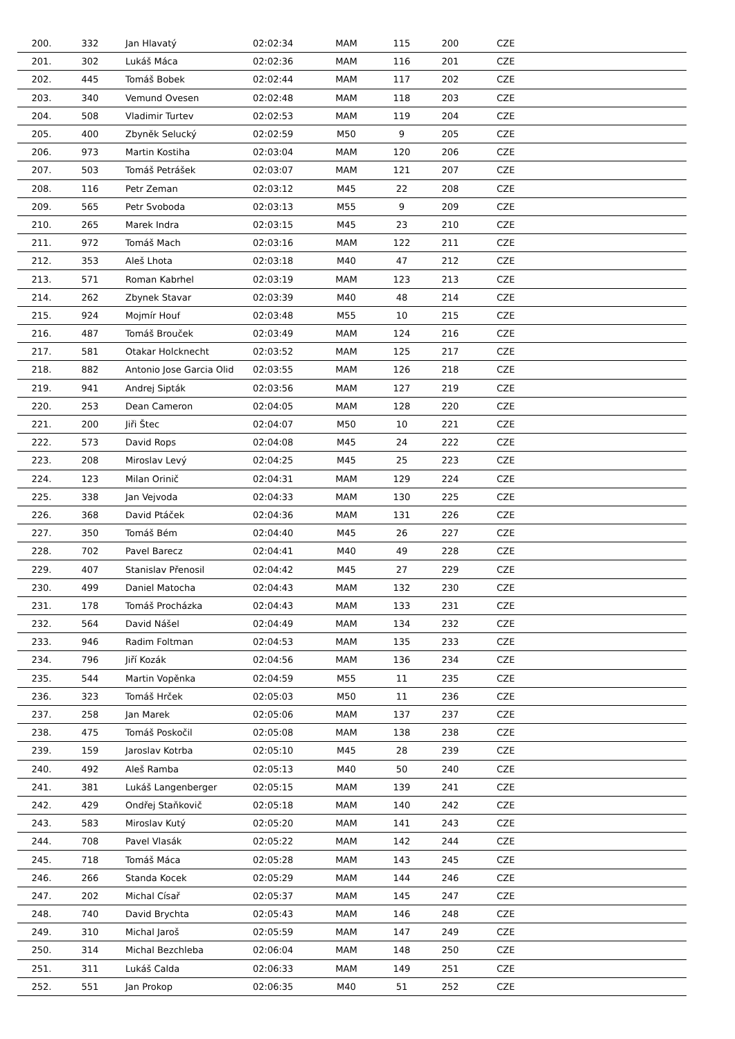| 200. | 332 | Jan Hlavatý | 02:02:34 | MAM | 115 | 200 | CZE |
| 201. | 302 | Lukáš Máca | 02:02:36 | MAM | 116 | 201 | CZE |
| 202. | 445 | Tomáš Bobek | 02:02:44 | MAM | 117 | 202 | CZE |
| 203. | 340 | Vemund Ovesen | 02:02:48 | MAM | 118 | 203 | CZE |
| 204. | 508 | Vladimir Turtev | 02:02:53 | MAM | 119 | 204 | CZE |
| 205. | 400 | Zbyněk Selucký | 02:02:59 | M50 | 9 | 205 | CZE |
| 206. | 973 | Martin Kostiha | 02:03:04 | MAM | 120 | 206 | CZE |
| 207. | 503 | Tomáš Petrášek | 02:03:07 | MAM | 121 | 207 | CZE |
| 208. | 116 | Petr Zeman | 02:03:12 | M45 | 22 | 208 | CZE |
| 209. | 565 | Petr Svoboda | 02:03:13 | M55 | 9 | 209 | CZE |
| 210. | 265 | Marek Indra | 02:03:15 | M45 | 23 | 210 | CZE |
| 211. | 972 | Tomáš Mach | 02:03:16 | MAM | 122 | 211 | CZE |
| 212. | 353 | Aleš Lhota | 02:03:18 | M40 | 47 | 212 | CZE |
| 213. | 571 | Roman Kabrhel | 02:03:19 | MAM | 123 | 213 | CZE |
| 214. | 262 | Zbynek Stavar | 02:03:39 | M40 | 48 | 214 | CZE |
| 215. | 924 | Mojmír Houf | 02:03:48 | M55 | 10 | 215 | CZE |
| 216. | 487 | Tomáš Brouček | 02:03:49 | MAM | 124 | 216 | CZE |
| 217. | 581 | Otakar Holcknecht | 02:03:52 | MAM | 125 | 217 | CZE |
| 218. | 882 | Antonio Jose Garcia Olid | 02:03:55 | MAM | 126 | 218 | CZE |
| 219. | 941 | Andrej Sipták | 02:03:56 | MAM | 127 | 219 | CZE |
| 220. | 253 | Dean Cameron | 02:04:05 | MAM | 128 | 220 | CZE |
| 221. | 200 | Jiři Štec | 02:04:07 | M50 | 10 | 221 | CZE |
| 222. | 573 | David Rops | 02:04:08 | M45 | 24 | 222 | CZE |
| 223. | 208 | Miroslav Levý | 02:04:25 | M45 | 25 | 223 | CZE |
| 224. | 123 | Milan Orinič | 02:04:31 | MAM | 129 | 224 | CZE |
| 225. | 338 | Jan Vejvoda | 02:04:33 | MAM | 130 | 225 | CZE |
| 226. | 368 | David Ptáček | 02:04:36 | MAM | 131 | 226 | CZE |
| 227. | 350 | Tomáš Bém | 02:04:40 | M45 | 26 | 227 | CZE |
| 228. | 702 | Pavel Barecz | 02:04:41 | M40 | 49 | 228 | CZE |
| 229. | 407 | Stanislav Přenosil | 02:04:42 | M45 | 27 | 229 | CZE |
| 230. | 499 | Daniel Matocha | 02:04:43 | MAM | 132 | 230 | CZE |
| 231. | 178 | Tomáš Procházka | 02:04:43 | MAM | 133 | 231 | CZE |
| 232. | 564 | David Nášel | 02:04:49 | MAM | 134 | 232 | CZE |
| 233. | 946 | Radim Foltman | 02:04:53 | MAM | 135 | 233 | CZE |
| 234. | 796 | Jiří Kozák | 02:04:56 | MAM | 136 | 234 | CZE |
| 235. | 544 | Martin Vopěnka | 02:04:59 | M55 | 11 | 235 | CZE |
| 236. | 323 | Tomáš Hrček | 02:05:03 | M50 | 11 | 236 | CZE |
| 237. | 258 | Jan Marek | 02:05:06 | MAM | 137 | 237 | CZE |
| 238. | 475 | Tomáš Poskočil | 02:05:08 | MAM | 138 | 238 | CZE |
| 239. | 159 | Jaroslav Kotrba | 02:05:10 | M45 | 28 | 239 | CZE |
| 240. | 492 | Aleš Ramba | 02:05:13 | M40 | 50 | 240 | CZE |
| 241. | 381 | Lukáš Langenberger | 02:05:15 | MAM | 139 | 241 | CZE |
| 242. | 429 | Ondřej Staňkovič | 02:05:18 | MAM | 140 | 242 | CZE |
| 243. | 583 | Miroslav Kutý | 02:05:20 | MAM | 141 | 243 | CZE |
| 244. | 708 | Pavel Vlasák | 02:05:22 | MAM | 142 | 244 | CZE |
| 245. | 718 | Tomáš Máca | 02:05:28 | MAM | 143 | 245 | CZE |
| 246. | 266 | Standa Kocek | 02:05:29 | MAM | 144 | 246 | CZE |
| 247. | 202 | Michal Císař | 02:05:37 | MAM | 145 | 247 | CZE |
| 248. | 740 | David Brychta | 02:05:43 | MAM | 146 | 248 | CZE |
| 249. | 310 | Michal Jaroš | 02:05:59 | MAM | 147 | 249 | CZE |
| 250. | 314 | Michal Bezchleba | 02:06:04 | MAM | 148 | 250 | CZE |
| 251. | 311 | Lukáš Calda | 02:06:33 | MAM | 149 | 251 | CZE |
| 252. | 551 | Jan Prokop | 02:06:35 | M40 | 51 | 252 | CZE |